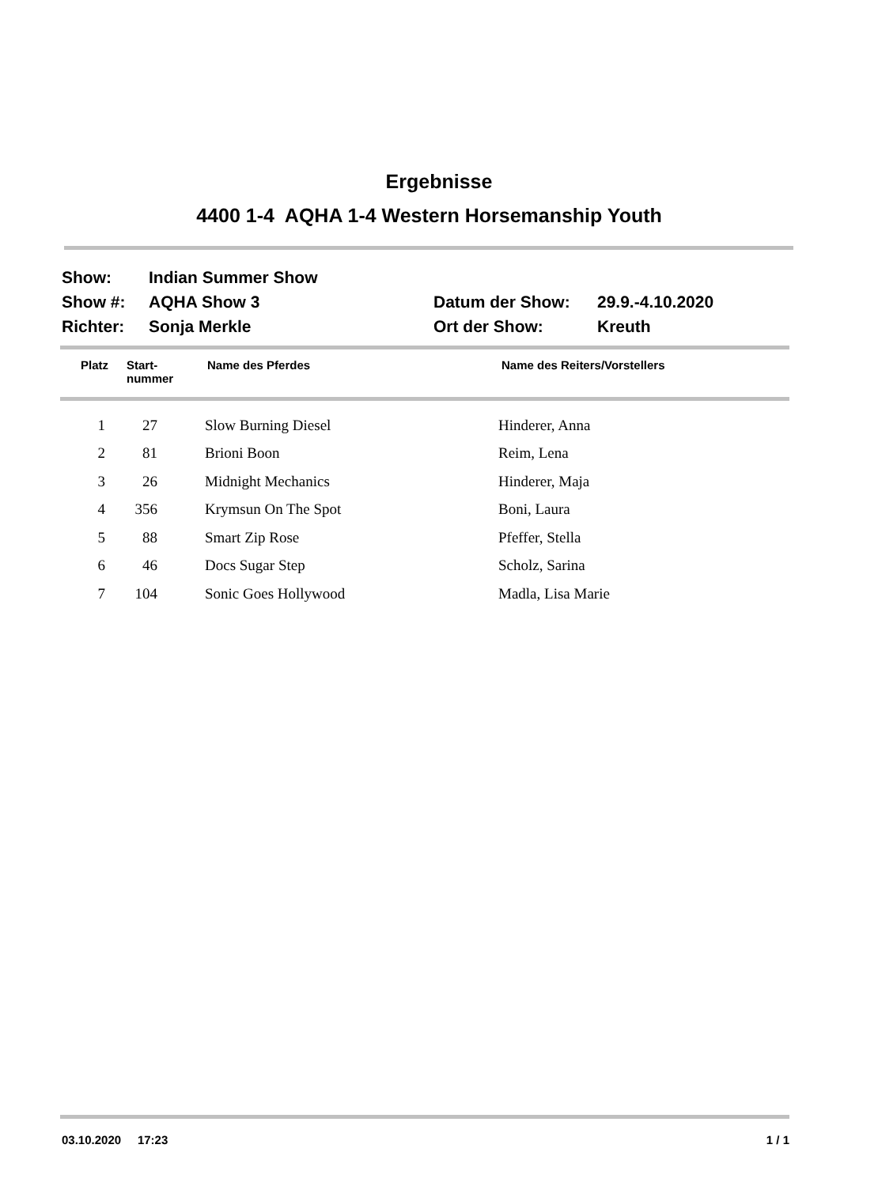Ergebnisse
4400 1-4 AQHA 1-4 Western Horsemanship Youth
| Show: | Indian Summer Show | | |
| Show #: | AQHA Show 3 | Datum der Show: | 29.9.-4.10.2020 |
| Richter: | Sonja Merkle | Ort der Show: | Kreuth |
| Platz | Start- nummer | Name des Pferdes | Name des Reiters/Vorstellers |
| --- | --- | --- | --- |
| 1 | 27 | | Slow Burning Diesel | Hinderer, Anna |
| 2 | 81 | | Brioni Boon | Reim, Lena |
| 3 | 26 | | Midnight Mechanics | Hinderer, Maja |
| 4 | 356 | | Krymsun On The Spot | Boni, Laura |
| 5 | 88 | | Smart Zip Rose | Pfeffer, Stella |
| 6 | 46 | | Docs Sugar Step | Scholz, Sarina |
| 7 | 104 | | Sonic Goes Hollywood | Madla, Lisa Marie |
03.10.2020 17:23 1 / 1